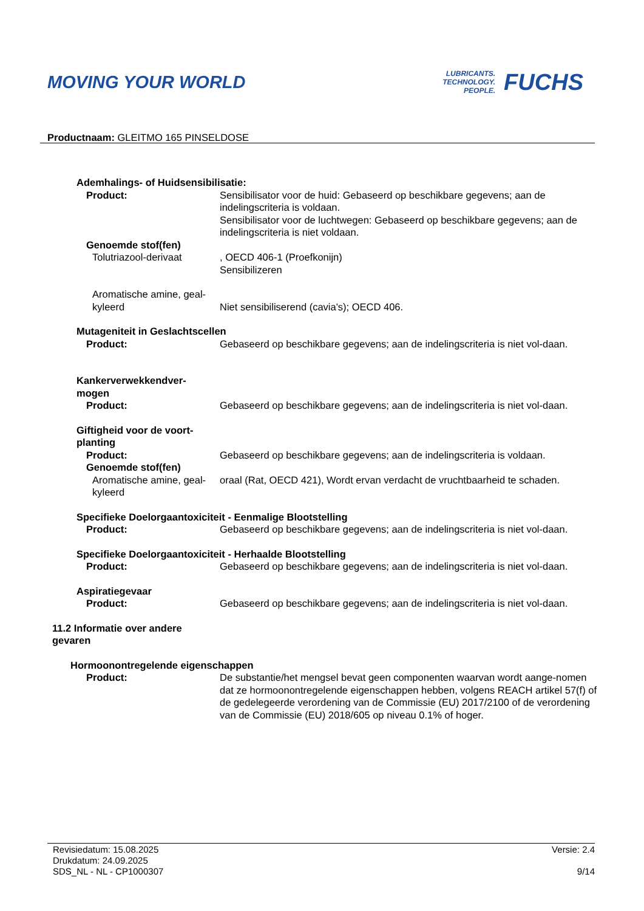MOVING YOUR WORLD
LUBRICANTS.
TECHNOLOGY.
PEOPLE.
FUCHS
Productnaam: GLEITMO 165 PINSELDOSE
Ademhalings- of Huidsensibilisatie:
Product: Sensibilisator voor de huid: Gebaseerd op beschikbare gegevens; aan de indelingscriteria is voldaan.
Sensibilisator voor de luchtwegen: Gebaseerd op beschikbare gegevens; aan de indelingscriteria is niet voldaan.
Genoemde stof(fen)
Tolutriazool-derivaat , OECD 406-1 (Proefkonijn)
Sensibilizeren
Aromatische amine, geal-kyleerd
Niet sensibiliserend (cavia's); OECD 406.
Mutageniteit in Geslachtscellen
Product: Gebaseerd op beschikbare gegevens; aan de indelingscriteria is niet vol-daan.
Kankerverwekkendver-
mogen
Product: Gebaseerd op beschikbare gegevens; aan de indelingscriteria is niet vol-daan.
Giftigheid voor de voort-
planting
Product: Gebaseerd op beschikbare gegevens; aan de indelingscriteria is voldaan.
Genoemde stof(fen)
Aromatische amine, geal-kyleerd
oraal (Rat, OECD 421), Wordt ervan verdacht de vruchtbaarheid te schaden.
Specifieke Doelorgaantoxiciteit - Eenmalige Blootstelling
Product: Gebaseerd op beschikbare gegevens; aan de indelingscriteria is niet vol-daan.
Specifieke Doelorgaantoxiciteit - Herhaalde Blootstelling
Product: Gebaseerd op beschikbare gegevens; aan de indelingscriteria is niet vol-daan.
Aspiratiegevaar
Product: Gebaseerd op beschikbare gegevens; aan de indelingscriteria is niet vol-daan.
11.2 Informatie over andere
gevaren
Hormoonontregelende eigenschappen
Product: De substantie/het mengsel bevat geen componenten waarvan wordt aange-nomen dat ze hormoonontregelende eigenschappen hebben, volgens REACH artikel 57(f) of de gedelegeerde verordening van de Commissie (EU) 2017/2100 of de verordening van de Commissie (EU) 2018/605 op niveau 0.1% of hoger.
Revisiedatum: 15.08.2025
Drukdatum: 24.09.2025
SDS_NL - NL - CP1000307
Versie: 2.4
9/14